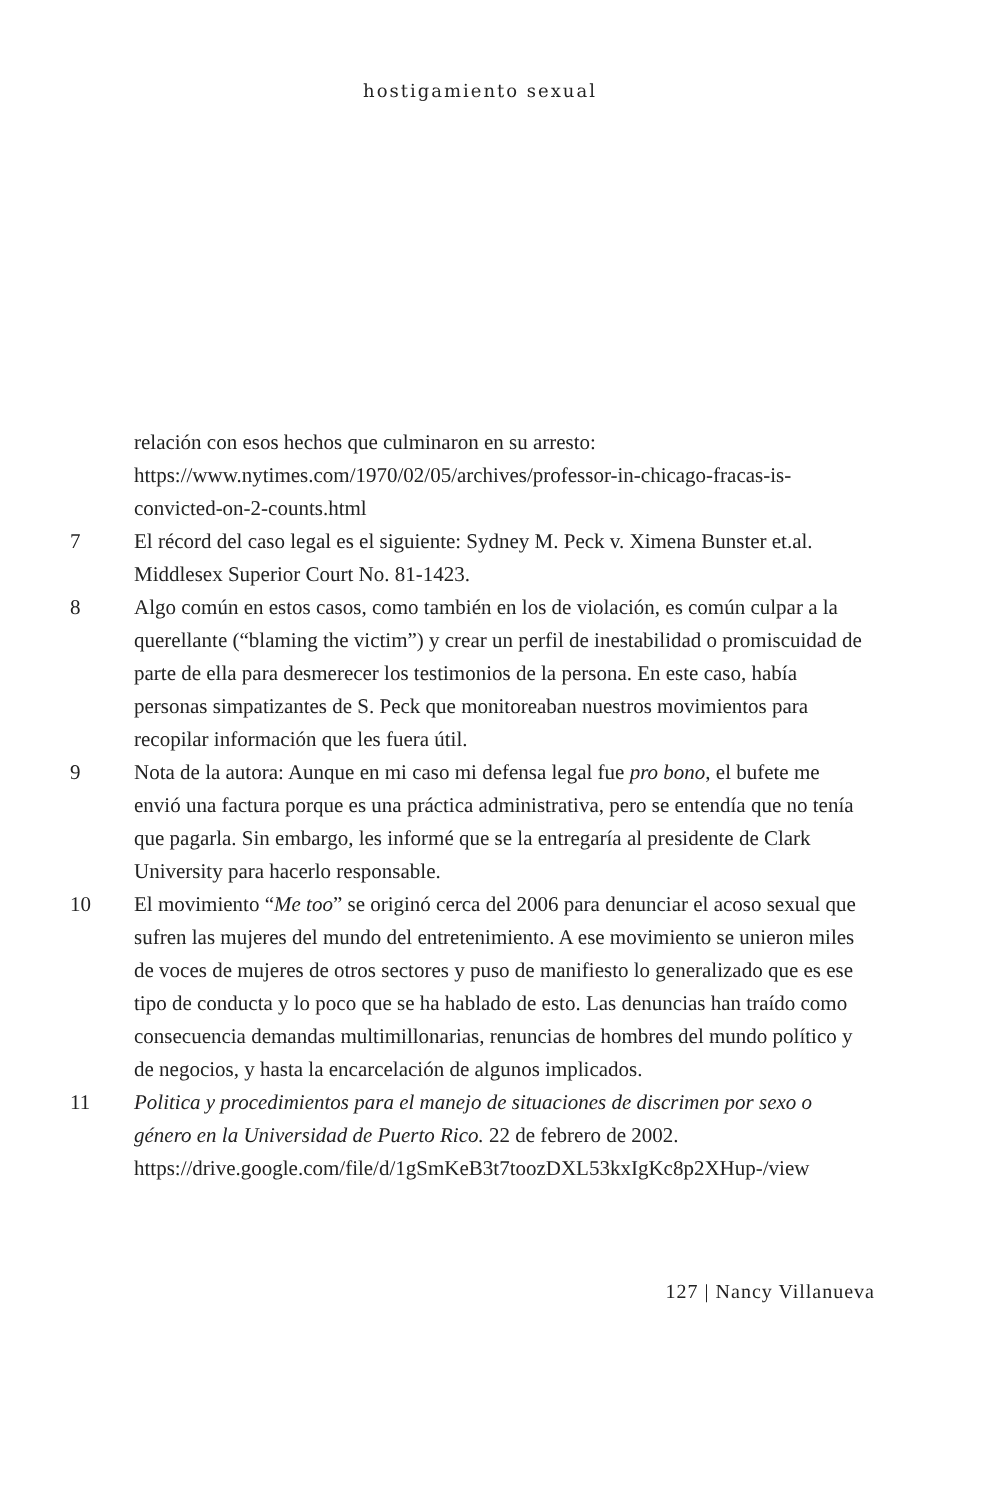hostigamiento sexual
relación con esos hechos que culminaron en su arresto: https://www.nytimes.com/1970/02/05/archives/professor-in-chicago-fracas-is-convicted-on-2-counts.html
7 El récord del caso legal es el siguiente: Sydney M. Peck v. Ximena Bunster et.al. Middlesex Superior Court No. 81-1423.
8 Algo común en estos casos, como también en los de violación, es común culpar a la querellante (“blaming the victim”) y crear un perfil de inestabilidad o promiscuidad de parte de ella para desmerecer los testimonios de la persona. En este caso, había personas simpatizantes de S. Peck que monitoreaban nuestros movimientos para recopilar información que les fuera útil.
9 Nota de la autora: Aunque en mi caso mi defensa legal fue pro bono, el bufete me envió una factura porque es una práctica administrativa, pero se entendía que no tenía que pagarla. Sin embargo, les informé que se la entregaría al presidente de Clark University para hacerlo responsable.
10 El movimiento “Me too” se originó cerca del 2006 para denunciar el acoso sexual que sufren las mujeres del mundo del entretenimiento. A ese movimiento se unieron miles de voces de mujeres de otros sectores y puso de manifiesto lo generalizado que es ese tipo de conducta y lo poco que se ha hablado de esto. Las denuncias han traído como consecuencia demandas multimillonarias, renuncias de hombres del mundo político y de negocios, y hasta la encarcelación de algunos implicados.
11 Politica y procedimientos para el manejo de situaciones de discrimen por sexo o género en la Universidad de Puerto Rico. 22 de febrero de 2002. https://drive.google.com/file/d/1gSmKeB3t7toozDXL53kxIgKc8p2XHup-/view
127 | Nancy Villanueva